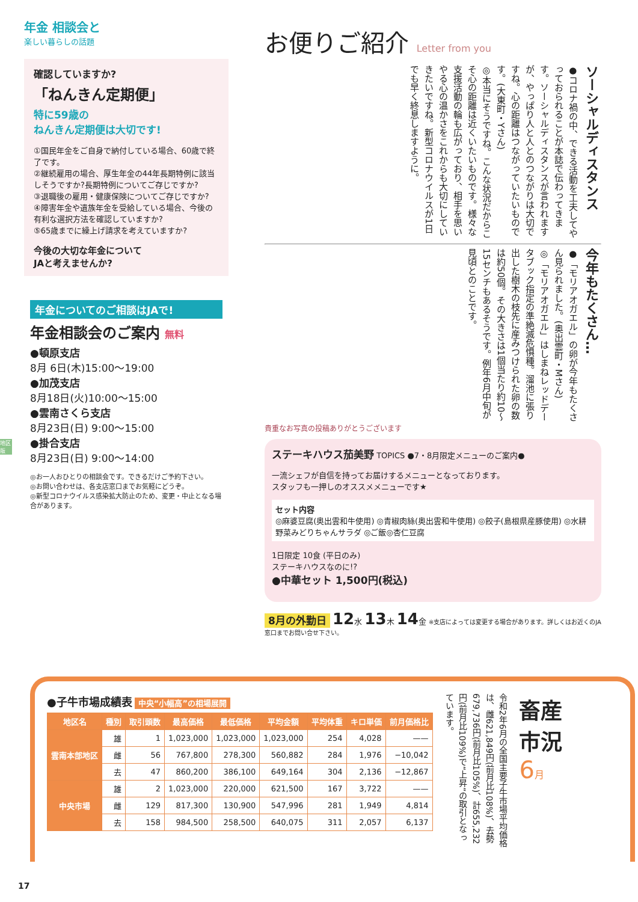年金 相談会と
楽しい暮らしの話題
確認していますか?
「ねんきん定期便」
特に59歳の
ねんきん定期便は大切です!
①国民年金をご自身で納付している場合、60歳で終了です。
②継続雇用の場合、厚生年金の44年長期特例に該当しそうですか?長期特例についてご存じですか?
③退職後の雇用・健康保険についてご存じですか?
④障害年金や遺族年金を受給している場合、今後の有利な選択方法を確認していますか?
⑤65歳までに繰上げ請求を考えていますか?
今後の大切な年金について
JAと考えませんか?
年金についてのご相談はJAで!
年金相談会のご案内 無料
●頓原支店
8月 6日(木)15:00〜19:00
●加茂支店
8月18日(火)10:00〜15:00
●雲南さくら支店
8月23日(日) 9:00〜15:00
●掛合支店
8月23日(日) 9:00〜14:00
◎お一人おひとりの相談会です。できるだけご予約下さい。
◎お問い合わせは、各支店窓口までお気軽にどうぞ。
◎新型コロナウイルス感染拡大防止のため、変更・中止となる場合があります。
地区版
お便りご紹介 Letter from you
ソーシャルディスタンス
●コロナ禍の中、できる活動を工夫してやっておられることが本誌で伝わってきます。ソーシャルディスタンスが言われますが、やっぱり人と人とのつながりは大切ですね。心の距離はつながっていたいものです。(大東町・Yさん)
◎本当にそうですね。こんな状況だからこそ心の距離は近くいたいものです。様々な支援活動の輪も広がっており、相手を思いやる心の温かさをこれからも大切にしていきたいですね。新型コロナウイルスが1日でも早く終息しますように。
今年もたくさん…
●「モリアオガエル」の卵が今年もたくさん見られました。(奥出雲町・Mさん)
◎「モリアオガエル」はしまねレッドデータブック指定の準絶滅危惧種。溜池に張り出した樹木の枝先に産みつけられた卵の数は約50個。その大きさは1個当たり約10〜15センチもあるそうです。例年6月中旬が見頃とのことです。
貴重なお写真の投稿ありがとうございます
ステーキハウス茄美野 TOPICS ●7・8月限定メニューのご案内●
一流シェフが自信を持ってお届けするメニューとなっております。
スタッフも一押しのオススメメニューです★
セット内容
◎麻婆豆腐(奥出雲和牛使用) ◎青椒肉絲(奥出雲和牛使用) ◎餃子(島根県産豚使用) ◎水耕野菜みどりちゃんサラダ ◎ご飯◎杏仁豆腐
1日限定 10食 (平日のみ)
ステーキハウスなのに!?
●中華セット 1,500円(税込)
8月の外勤日 12水 13木 14金 ※支店によっては変更する場合があります。詳しくはお近くのJA窓口までお問い合せ下さい。
●子牛市場成績表 中央“小幅高”の相場展開
| 地区名 | 種別 | 取引頭数 | 最高価格 | 最低価格 | 平均金額 | 平均体重 | キロ単価 | 前月価格比 |
| --- | --- | --- | --- | --- | --- | --- | --- | --- |
| 雲南本部地区 | 雄 | 1 | 1,023,000 | 1,023,000 | 1,023,000 | 254 | 4,028 | —— |
| | 雌 | 56 | 767,800 | 278,300 | 560,882 | 284 | 1,976 | −10,042 |
| | 去 | 47 | 860,200 | 386,100 | 649,164 | 304 | 2,136 | −12,867 |
| 中央市場 | 雄 | 2 | 1,023,000 | 220,000 | 621,500 | 167 | 3,722 | —— |
| | 雌 | 129 | 817,300 | 130,900 | 547,996 | 281 | 1,949 | 4,814 |
| | 去 | 158 | 984,500 | 258,500 | 640,075 | 311 | 2,057 | 6,137 |
令和2年6月の全国主要子牛市場平均価格は、雌621,849円(前月比108%)、去勢679,736円(前月比105%)、計655,232円(前月比109%)で“上昇”の取引となっています。
畜産
市況
6月
17